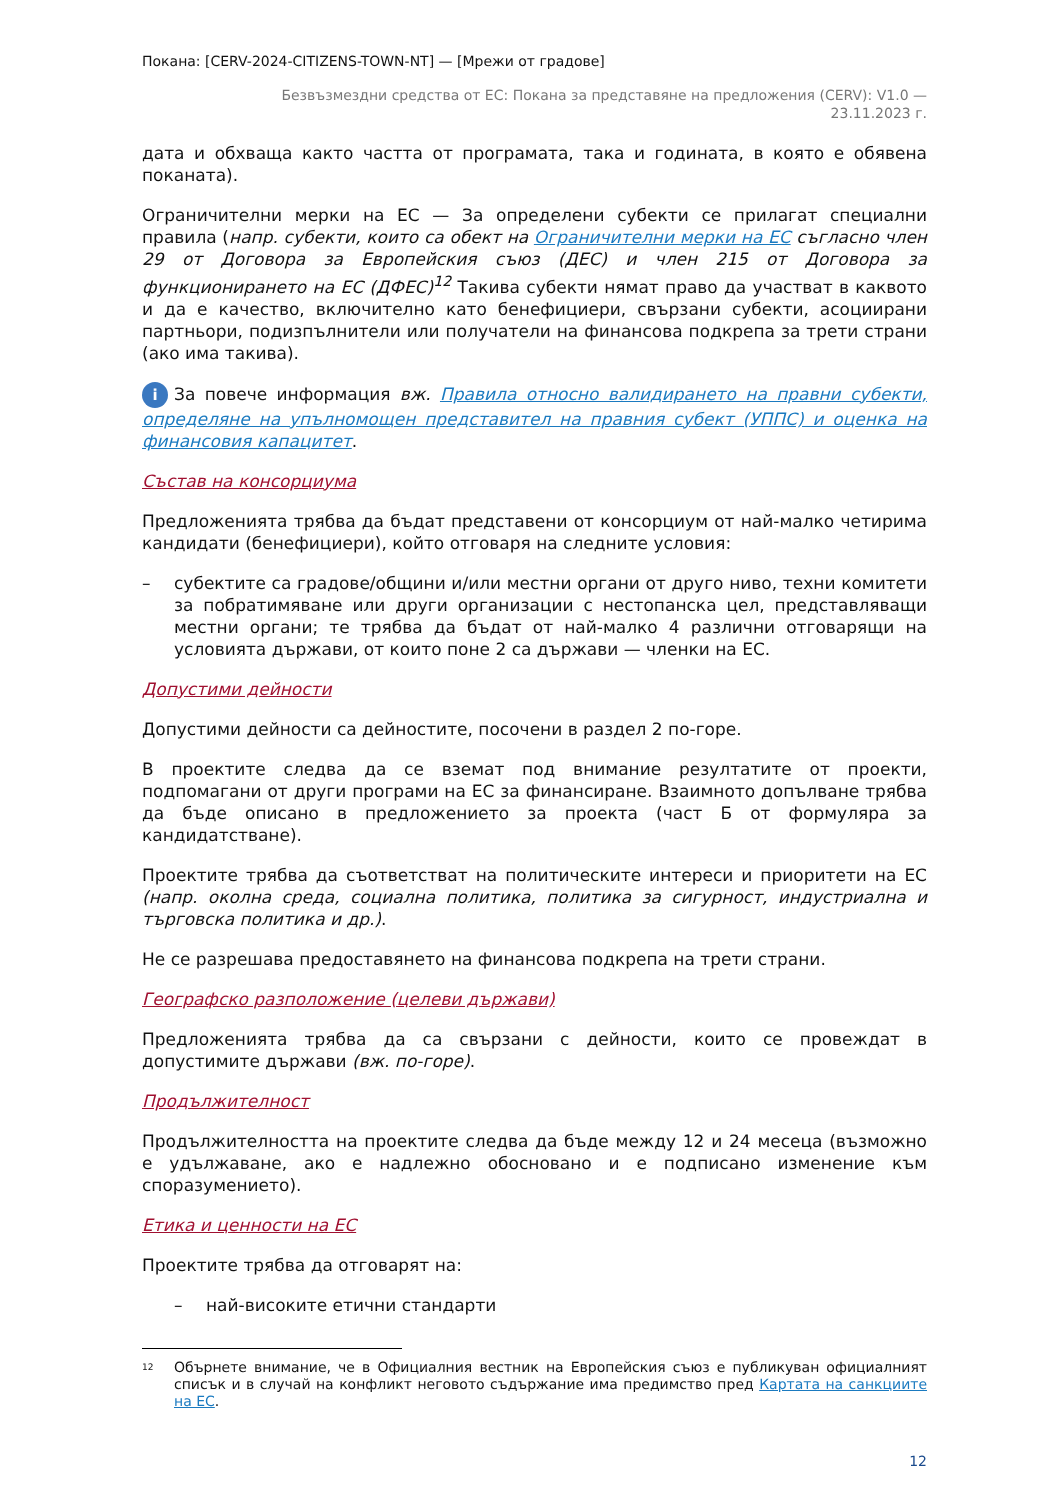Покана: [CERV-2024-CITIZENS-TOWN-NT] — [Мрежи от градове]
Безвъзмездни средства от ЕС: Покана за представяне на предложения (CERV): V1.0 —
23.11.2023 г.
дата и обхваща както частта от програмата, така и годината, в която е обявена поканата).
Ограничителни мерки на ЕС — За определени субекти се прилагат специални правила (напр. субекти, които са обект на Ограничителни мерки на ЕС съгласно член 29 от Договора за Европейския съюз (ДЕС) и член 215 от Договора за функционирането на ЕС (ДФЕС)<sup>12</sup> Такива субекти нямат право да участват в каквото и да е качество, включително като бенефициери, свързани субекти, асоциирани партньори, подизпълнители или получатели на финансова подкрепа за трети страни (ако има такива).
i За повече информация вж. Правила относно валидирането на правни субекти, определяне на упълномощен представител на правния субект (УППС) и оценка на финансовия капацитет.
Състав на консорциума
Предложенията трябва да бъдат представени от консорциум от най-малко четирима кандидати (бенефициери), който отговаря на следните условия:
– субектите са градове/общини и/или местни органи от друго ниво, техни комитети за побратимяване или други организации с нестопанска цел, представляващи местни органи; те трябва да бъдат от най-малко 4 различни отговарящи на условията държави, от които поне 2 са държави — членки на ЕС.
Допустими дейности
Допустими дейности са дейностите, посочени в раздел 2 по-горе.
В проектите следва да се вземат под внимание резултатите от проекти, подпомагани от други програми на ЕС за финансиране. Взаимното допълване трябва да бъде описано в предложението за проекта (част Б от формуляра за кандидатстване).
Проектите трябва да съответстват на политическите интереси и приоритети на ЕС (напр. околна среда, социална политика, политика за сигурност, индустриална и търговска политика и др.).
Не се разрешава предоставянето на финансова подкрепа на трети страни.
Географско разположение (целеви държави)
Предложенията трябва да са свързани с дейности, които се провеждат в допустимите държави (вж. по-горе).
Продължителност
Продължителността на проектите следва да бъде между 12 и 24 месеца (възможно е удължаване, ако е надлежно обосновано и е подписано изменение към споразумението).
Етика и ценности на ЕС
Проектите трябва да отговарят на:
– най-високите етични стандарти
<sup>12</sup> Обърнете внимание, че в Официалния вестник на Европейския съюз е публикуван официалният списък и в случай на конфликт неговото съдържание има предимство пред Картата на санкциите на ЕС.
12